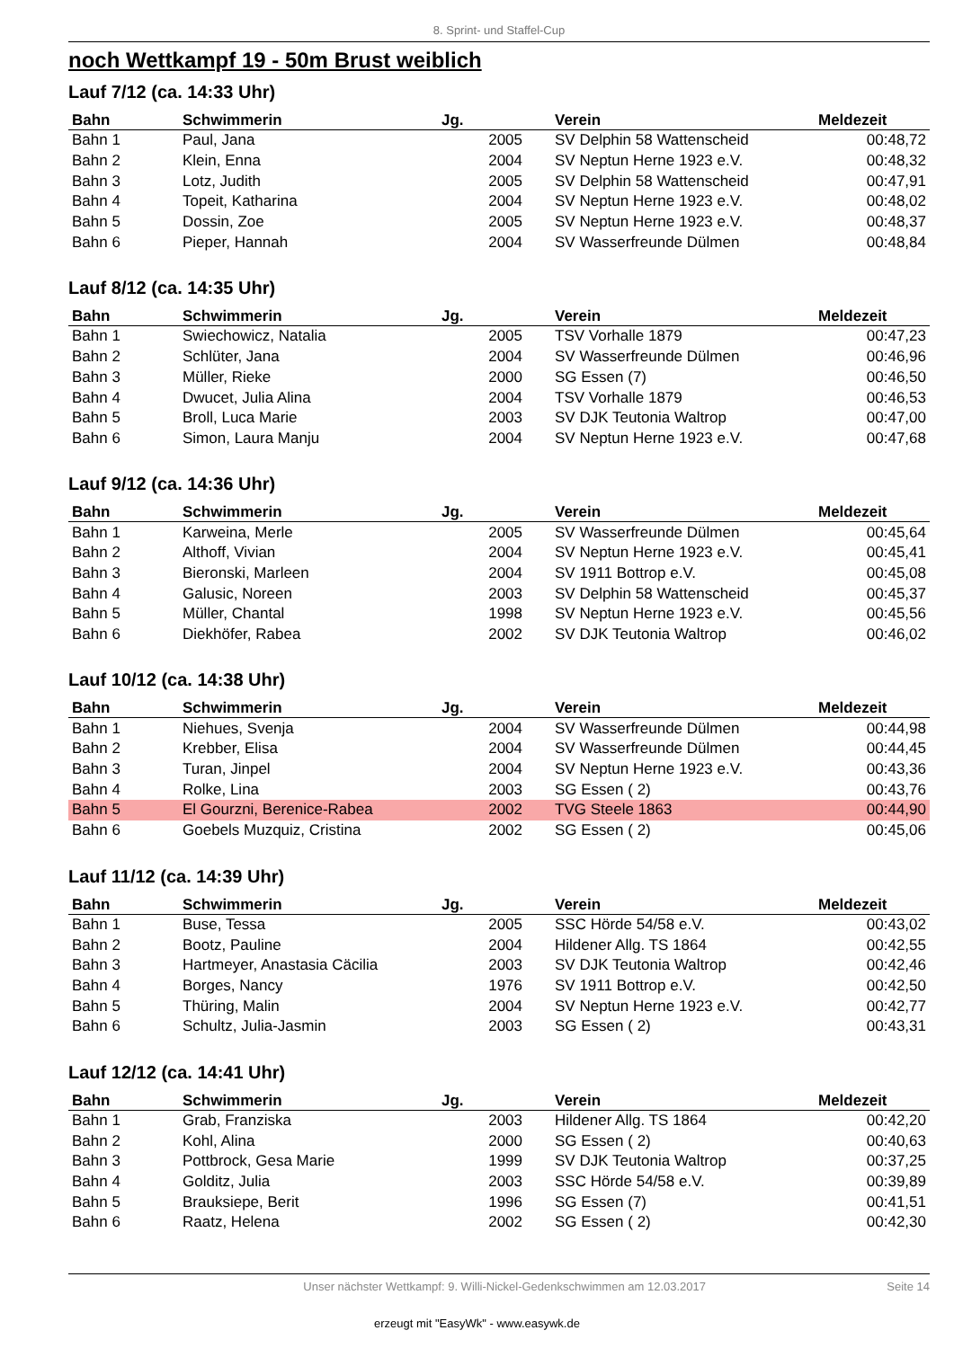8. Sprint- und Staffel-Cup
noch Wettkampf 19 - 50m Brust weiblich
Lauf 7/12 (ca. 14:33 Uhr)
| Bahn | Schwimmerin | Jg. | | Verein | Meldezeit |
| --- | --- | --- | --- | --- | --- |
| Bahn 1 | Paul, Jana | 2005 | | SV Delphin 58 Wattenscheid | 00:48,72 |
| Bahn 2 | Klein, Enna | 2004 | | SV Neptun Herne 1923 e.V. | 00:48,32 |
| Bahn 3 | Lotz, Judith | 2005 | | SV Delphin 58 Wattenscheid | 00:47,91 |
| Bahn 4 | Topeit, Katharina | 2004 | | SV Neptun Herne 1923 e.V. | 00:48,02 |
| Bahn 5 | Dossin, Zoe | 2005 | | SV Neptun Herne 1923 e.V. | 00:48,37 |
| Bahn 6 | Pieper, Hannah | 2004 | | SV Wasserfreunde Dülmen | 00:48,84 |
Lauf 8/12 (ca. 14:35 Uhr)
| Bahn | Schwimmerin | Jg. | | Verein | Meldezeit |
| --- | --- | --- | --- | --- | --- |
| Bahn 1 | Swiechowicz, Natalia | 2005 | | TSV Vorhalle 1879 | 00:47,23 |
| Bahn 2 | Schlüter, Jana | 2004 | | SV Wasserfreunde Dülmen | 00:46,96 |
| Bahn 3 | Müller, Rieke | 2000 | | SG Essen (7) | 00:46,50 |
| Bahn 4 | Dwucet, Julia Alina | 2004 | | TSV Vorhalle 1879 | 00:46,53 |
| Bahn 5 | Broll, Luca Marie | 2003 | | SV DJK Teutonia Waltrop | 00:47,00 |
| Bahn 6 | Simon, Laura Manju | 2004 | | SV Neptun Herne 1923 e.V. | 00:47,68 |
Lauf 9/12 (ca. 14:36 Uhr)
| Bahn | Schwimmerin | Jg. | | Verein | Meldezeit |
| --- | --- | --- | --- | --- | --- |
| Bahn 1 | Karweina, Merle | 2005 | | SV Wasserfreunde Dülmen | 00:45,64 |
| Bahn 2 | Althoff, Vivian | 2004 | | SV Neptun Herne 1923 e.V. | 00:45,41 |
| Bahn 3 | Bieronski, Marleen | 2004 | | SV 1911 Bottrop e.V. | 00:45,08 |
| Bahn 4 | Galusic, Noreen | 2003 | | SV Delphin 58 Wattenscheid | 00:45,37 |
| Bahn 5 | Müller, Chantal | 1998 | | SV Neptun Herne 1923 e.V. | 00:45,56 |
| Bahn 6 | Diekhöfer, Rabea | 2002 | | SV DJK Teutonia Waltrop | 00:46,02 |
Lauf 10/12 (ca. 14:38 Uhr)
| Bahn | Schwimmerin | Jg. | | Verein | Meldezeit |
| --- | --- | --- | --- | --- | --- |
| Bahn 1 | Niehues, Svenja | 2004 | | SV Wasserfreunde Dülmen | 00:44,98 |
| Bahn 2 | Krebber, Elisa | 2004 | | SV Wasserfreunde Dülmen | 00:44,45 |
| Bahn 3 | Turan, Jinpel | 2004 | | SV Neptun Herne 1923 e.V. | 00:43,36 |
| Bahn 4 | Rolke, Lina | 2003 | | SG Essen ( 2) | 00:43,76 |
| Bahn 5 | El Gourzni, Berenice-Rabea | 2002 | | TVG Steele 1863 | 00:44,90 |
| Bahn 6 | Goebels Muzquiz, Cristina | 2002 | | SG Essen ( 2) | 00:45,06 |
Lauf 11/12 (ca. 14:39 Uhr)
| Bahn | Schwimmerin | Jg. | | Verein | Meldezeit |
| --- | --- | --- | --- | --- | --- |
| Bahn 1 | Buse, Tessa | 2005 | | SSC Hörde 54/58 e.V. | 00:43,02 |
| Bahn 2 | Bootz, Pauline | 2004 | | Hildener Allg. TS 1864 | 00:42,55 |
| Bahn 3 | Hartmeyer, Anastasia Cäcilia | 2003 | | SV DJK Teutonia Waltrop | 00:42,46 |
| Bahn 4 | Borges, Nancy | 1976 | | SV 1911 Bottrop e.V. | 00:42,50 |
| Bahn 5 | Thüring, Malin | 2004 | | SV Neptun Herne 1923 e.V. | 00:42,77 |
| Bahn 6 | Schultz, Julia-Jasmin | 2003 | | SG Essen ( 2) | 00:43,31 |
Lauf 12/12 (ca. 14:41 Uhr)
| Bahn | Schwimmerin | Jg. | | Verein | Meldezeit |
| --- | --- | --- | --- | --- | --- |
| Bahn 1 | Grab, Franziska | 2003 | | Hildener Allg. TS 1864 | 00:42,20 |
| Bahn 2 | Kohl, Alina | 2000 | | SG Essen ( 2) | 00:40,63 |
| Bahn 3 | Pottbrock, Gesa Marie | 1999 | | SV DJK Teutonia Waltrop | 00:37,25 |
| Bahn 4 | Golditz, Julia | 2003 | | SSC Hörde 54/58 e.V. | 00:39,89 |
| Bahn 5 | Brauksiepe, Berit | 1996 | | SG Essen (7) | 00:41,51 |
| Bahn 6 | Raatz, Helena | 2002 | | SG Essen ( 2) | 00:42,30 |
Unser nächster Wettkampf: 9. Willi-Nickel-Gedenkschwimmen am 12.03.2017 Seite 14
erzeugt mit "EasyWk" - www.easywk.de